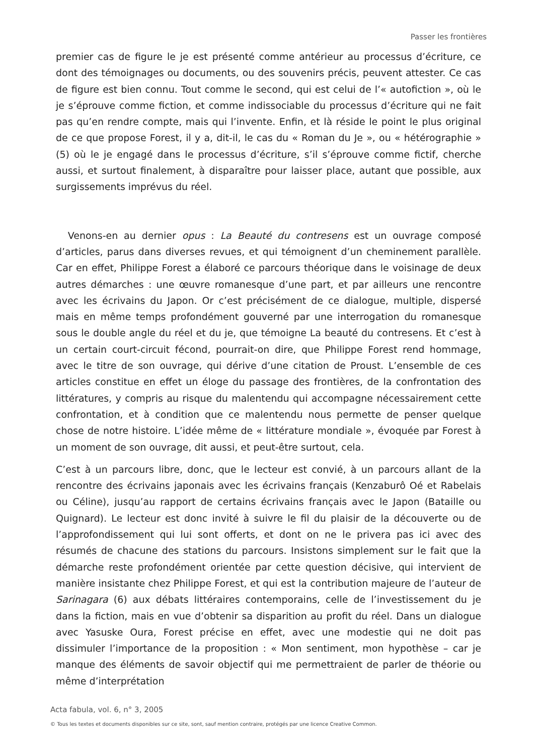Passer les frontières
premier cas de figure le je est présenté comme antérieur au processus d’écriture, ce dont des témoignages ou documents, ou des souvenirs précis, peuvent attester. Ce cas de figure est bien connu. Tout comme le second, qui est celui de l’« autofiction », où le je s’éprouve comme fiction, et comme indissociable du processus d’écriture qui ne fait pas qu’en rendre compte, mais qui l’invente. Enfin, et là réside le point le plus original de ce que propose Forest, il y a, dit-il, le cas du « Roman du Je », ou « hétérographie » (5) où le je engagé dans le processus d’écriture, s’il s’éprouve comme fictif, cherche aussi, et surtout finalement, à disparaître pour laisser place, autant que possible, aux surgissements imprévus du réel.
Venons-en au dernier opus : La Beauté du contresens est un ouvrage composé d’articles, parus dans diverses revues, et qui témoignent d’un cheminement parallèle. Car en effet, Philippe Forest a élaboré ce parcours théorique dans le voisinage de deux autres démarches : une œuvre romanesque d’une part, et par ailleurs une rencontre avec les écrivains du Japon. Or c’est précisément de ce dialogue, multiple, dispersé mais en même temps profondément gouverné par une interrogation du romanesque sous le double angle du réel et du je, que témoigne La beauté du contresens. Et c’est à un certain court-circuit fécond, pourrait-on dire, que Philippe Forest rend hommage, avec le titre de son ouvrage, qui dérive d’une citation de Proust. L’ensemble de ces articles constitue en effet un éloge du passage des frontières, de la confrontation des littératures, y compris au risque du malentendu qui accompagne nécessairement cette confrontation, et à condition que ce malentendu nous permette de penser quelque chose de notre histoire. L’idée même de « littérature mondiale », évoquée par Forest à un moment de son ouvrage, dit aussi, et peut-être surtout, cela.
C’est à un parcours libre, donc, que le lecteur est convié, à un parcours allant de la rencontre des écrivains japonais avec les écrivains français (Kenzaburô Oé et Rabelais ou Céline), jusqu’au rapport de certains écrivains français avec le Japon (Bataille ou Quignard). Le lecteur est donc invité à suivre le fil du plaisir de la découverte ou de l’approfondissement qui lui sont offerts, et dont on ne le privera pas ici avec des résumés de chacune des stations du parcours. Insistons simplement sur le fait que la démarche reste profondément orientée par cette question décisive, qui intervient de manière insistante chez Philippe Forest, et qui est la contribution majeure de l’auteur de Sarinagara (6) aux débats littéraires contemporains, celle de l’investissement du je dans la fiction, mais en vue d’obtenir sa disparition au profit du réel. Dans un dialogue avec Yasuske Oura, Forest précise en effet, avec une modestie qui ne doit pas dissimuler l’importance de la proposition : « Mon sentiment, mon hypothèse – car je manque des éléments de savoir objectif qui me permettraient de parler de théorie ou même d’interprétation
Acta fabula, vol. 6, n° 3, 2005
© Tous les textes et documents disponibles sur ce site, sont, sauf mention contraire, protégés par une licence Creative Common.